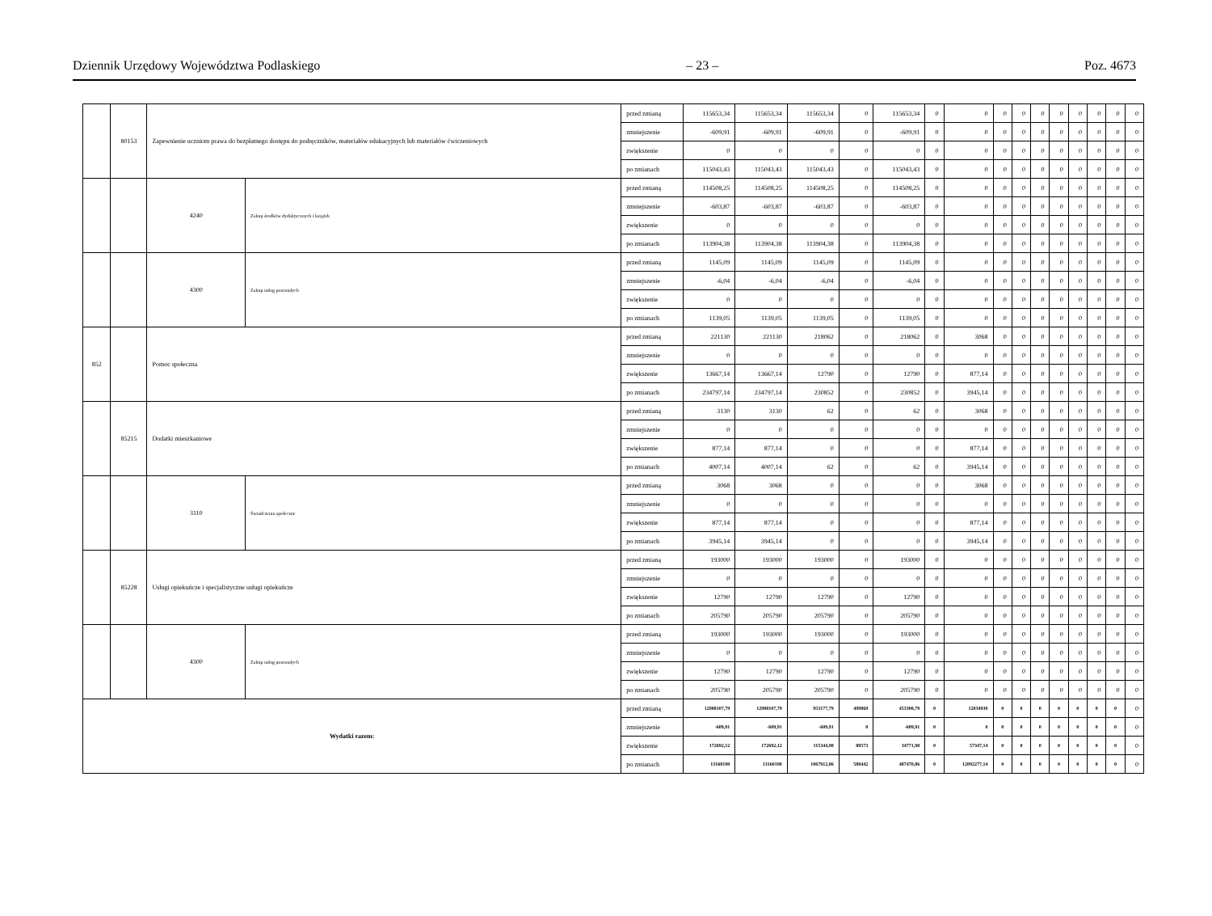Dziennik Urzędowy Województwa Podlaskiego – 23 – Poz. 4673
| | 80153 | Zapewnienie uczniom prawa do bezpłatnego dostępu do podręczników, materiałów edukacyjnych lub materiałów ćwiczeniowych | | przed zmianą | 115653,34 | 115653,34 | 115653,34 | 0 | 115653,34 | 0 | 0 | 0 | 0 | 0 | 0 | 0 | 0 | 0 | 0 |
| | | | | zmniejszenie | -609,91 | -609,91 | -609,91 | 0 | -609,91 | 0 | 0 | 0 | 0 | 0 | 0 | 0 | 0 | 0 | 0 |
| | | | | zwiększenie | 0 | 0 | 0 | 0 | 0 | 0 | 0 | 0 | 0 | 0 | 0 | 0 | 0 | 0 | 0 |
| | | | | po zmianach | 115043,43 | 115043,43 | 115043,43 | 0 | 115043,43 | 0 | 0 | 0 | 0 | 0 | 0 | 0 | 0 | 0 | 0 |
| | | 4240 | Zakup środków dydaktycznych i książek | przed zmianą | 114508,25 | 114508,25 | 114508,25 | 0 | 114508,25 | 0 | 0 | 0 | 0 | 0 | 0 | 0 | 0 | 0 | 0 |
| | | | | zmniejszenie | -603,87 | -603,87 | -603,87 | 0 | -603,87 | 0 | 0 | 0 | 0 | 0 | 0 | 0 | 0 | 0 | 0 |
| | | | | zwiększenie | 0 | 0 | 0 | 0 | 0 | 0 | 0 | 0 | 0 | 0 | 0 | 0 | 0 | 0 | 0 |
| | | | | po zmianach | 113904,38 | 113904,38 | 113904,38 | 0 | 113904,38 | 0 | 0 | 0 | 0 | 0 | 0 | 0 | 0 | 0 | 0 |
| | | 4300 | Zakup usług pozostałych | przed zmianą | 1145,09 | 1145,09 | 1145,09 | 0 | 1145,09 | 0 | 0 | 0 | 0 | 0 | 0 | 0 | 0 | 0 | 0 |
| | | | | zmniejszenie | -6,04 | -6,04 | -6,04 | 0 | -6,04 | 0 | 0 | 0 | 0 | 0 | 0 | 0 | 0 | 0 | 0 |
| | | | | zwiększenie | 0 | 0 | 0 | 0 | 0 | 0 | 0 | 0 | 0 | 0 | 0 | 0 | 0 | 0 | 0 |
| | | | | po zmianach | 1139,05 | 1139,05 | 1139,05 | 0 | 1139,05 | 0 | 0 | 0 | 0 | 0 | 0 | 0 | 0 | 0 | 0 |
| 852 | | Pomoc społeczna | | przed zmianą | 221130 | 221130 | 218062 | 0 | 218062 | 0 | 3068 | 0 | 0 | 0 | 0 | 0 | 0 | 0 | 0 |
| | | | | zmniejszenie | 0 | 0 | 0 | 0 | 0 | 0 | 0 | 0 | 0 | 0 | 0 | 0 | 0 | 0 | 0 |
| | | | | zwiększenie | 13667,14 | 13667,14 | 12790 | 0 | 12790 | 0 | 877,14 | 0 | 0 | 0 | 0 | 0 | 0 | 0 | 0 |
| | | | | po zmianach | 234797,14 | 234797,14 | 230852 | 0 | 230852 | 0 | 3945,14 | 0 | 0 | 0 | 0 | 0 | 0 | 0 | 0 |
| | 85215 | Dodatki mieszkaniowe | | przed zmianą | 3130 | 3130 | 62 | 0 | 62 | 0 | 3068 | 0 | 0 | 0 | 0 | 0 | 0 | 0 | 0 |
| | | | | zmniejszenie | 0 | 0 | 0 | 0 | 0 | 0 | 0 | 0 | 0 | 0 | 0 | 0 | 0 | 0 | 0 |
| | | | | zwiększenie | 877,14 | 877,14 | 0 | 0 | 0 | 0 | 877,14 | 0 | 0 | 0 | 0 | 0 | 0 | 0 | 0 |
| | | | | po zmianach | 4007,14 | 4007,14 | 62 | 0 | 62 | 0 | 3945,14 | 0 | 0 | 0 | 0 | 0 | 0 | 0 | 0 |
| | | 3110 | Świadczenia społeczne | przed zmianą | 3068 | 3068 | 0 | 0 | 0 | 0 | 3068 | 0 | 0 | 0 | 0 | 0 | 0 | 0 | 0 |
| | | | | zmniejszenie | 0 | 0 | 0 | 0 | 0 | 0 | 0 | 0 | 0 | 0 | 0 | 0 | 0 | 0 | 0 |
| | | | | zwiększenie | 877,14 | 877,14 | 0 | 0 | 0 | 0 | 877,14 | 0 | 0 | 0 | 0 | 0 | 0 | 0 | 0 |
| | | | | po zmianach | 3945,14 | 3945,14 | 0 | 0 | 0 | 0 | 3945,14 | 0 | 0 | 0 | 0 | 0 | 0 | 0 | 0 |
| | 85228 | Usługi opiekuńcze i specjalistyczne usługi opiekuńcze | | przed zmianą | 193000 | 193000 | 193000 | 0 | 193000 | 0 | 0 | 0 | 0 | 0 | 0 | 0 | 0 | 0 | 0 |
| | | | | zmniejszenie | 0 | 0 | 0 | 0 | 0 | 0 | 0 | 0 | 0 | 0 | 0 | 0 | 0 | 0 | 0 |
| | | | | zwiększenie | 12790 | 12790 | 12790 | 0 | 12790 | 0 | 0 | 0 | 0 | 0 | 0 | 0 | 0 | 0 | 0 |
| | | | | po zmianach | 205790 | 205790 | 205790 | 0 | 205790 | 0 | 0 | 0 | 0 | 0 | 0 | 0 | 0 | 0 | 0 |
| | | 4300 | Zakup usług pozostałych | przed zmianą | 193000 | 193000 | 193000 | 0 | 193000 | 0 | 0 | 0 | 0 | 0 | 0 | 0 | 0 | 0 | 0 |
| | | | | zmniejszenie | 0 | 0 | 0 | 0 | 0 | 0 | 0 | 0 | 0 | 0 | 0 | 0 | 0 | 0 | 0 |
| | | | | zwiększenie | 12790 | 12790 | 12790 | 0 | 12790 | 0 | 0 | 0 | 0 | 0 | 0 | 0 | 0 | 0 | 0 |
| | | | | po zmianach | 205790 | 205790 | 205790 | 0 | 205790 | 0 | 0 | 0 | 0 | 0 | 0 | 0 | 0 | 0 | 0 |
| Wydatki razem: | | | | przed zmianą | 12988107,79 | 12988107,79 | 953177,79 | 499869 | 453308,79 | 0 | 12034930 | 0 | 0 | 0 | 0 | 0 | 0 | 0 | 0 |
| | | | | zmniejszenie | -609,91 | -609,91 | -609,91 | 0 | -609,91 | 0 | 0 | 0 | 0 | 0 | 0 | 0 | 0 | 0 | 0 |
| | | | | zwiększenie | 172692,12 | 172692,12 | 115344,98 | 80573 | 34771,98 | 0 | 57347,14 | 0 | 0 | 0 | 0 | 0 | 0 | 0 | 0 |
| | | | | po zmianach | 13160190 | 13160190 | 1067912,86 | 580442 | 487470,86 | 0 | 12092277,14 | 0 | 0 | 0 | 0 | 0 | 0 | 0 | 0 |